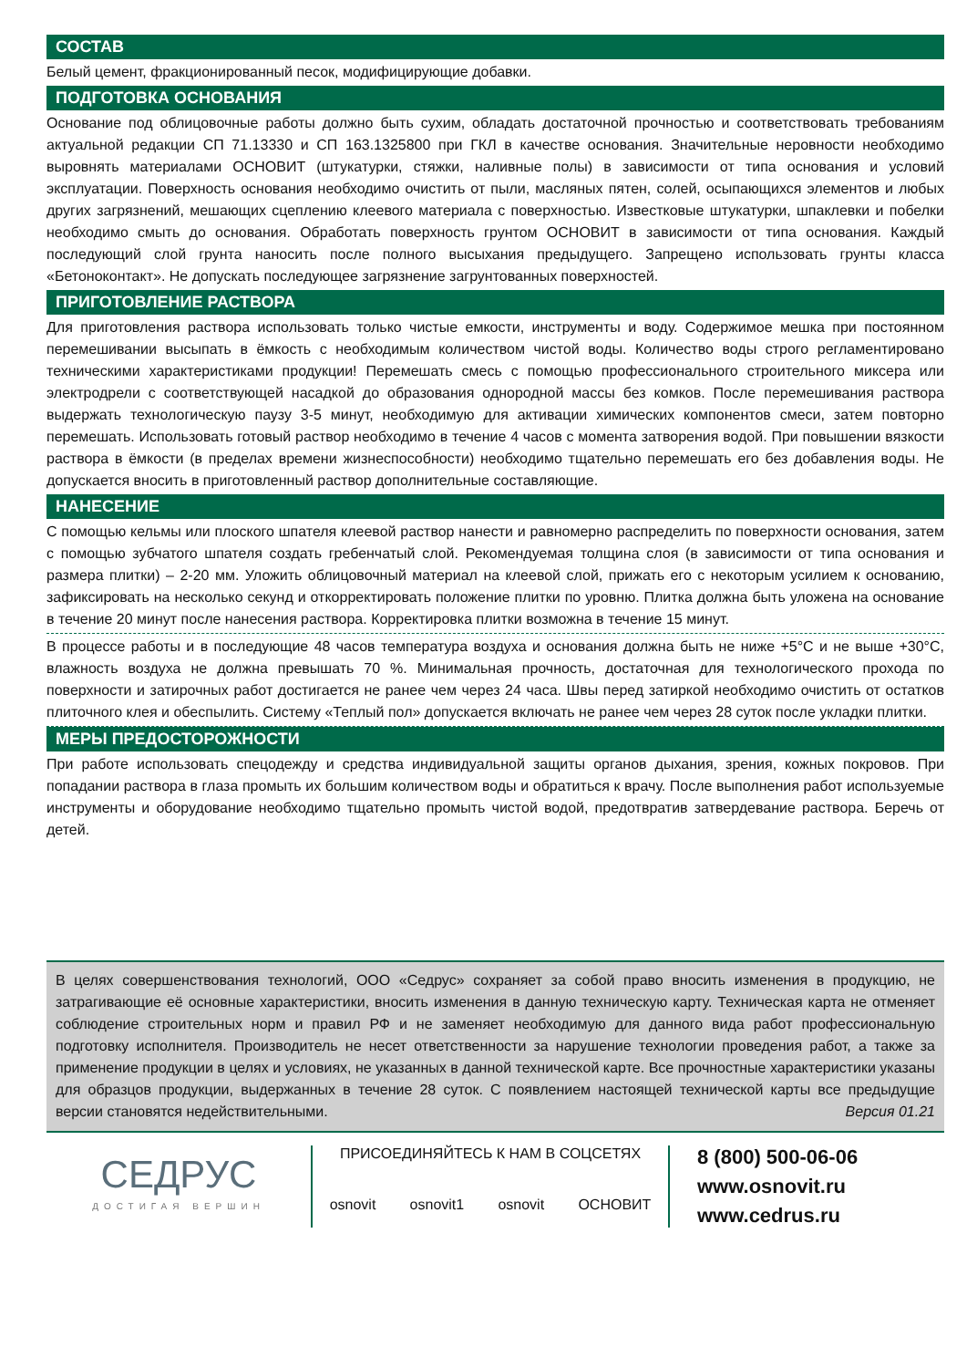СОСТАВ
Белый цемент, фракционированный песок, модифицирующие добавки.
ПОДГОТОВКА ОСНОВАНИЯ
Основание под облицовочные работы должно быть сухим, обладать достаточной прочностью и соответствовать требованиям актуальной редакции СП 71.13330 и СП 163.1325800 при ГКЛ в качестве основания. Значительные неровности необходимо выровнять материалами ОСНОВИТ (штукатурки, стяжки, наливные полы) в зависимости от типа основания и условий эксплуатации. Поверхность основания необходимо очистить от пыли, масляных пятен, солей, осыпающихся элементов и любых других загрязнений, мешающих сцеплению клеевого материала с поверхностью. Известковые штукатурки, шпаклевки и побелки необходимо смыть до основания. Обработать поверхность грунтом ОСНОВИТ в зависимости от типа основания. Каждый последующий слой грунта наносить после полного высыхания предыдущего. Запрещено использовать грунты класса «Бетоноконтакт». Не допускать последующее загрязнение загрунтованных поверхностей.
ПРИГОТОВЛЕНИЕ РАСТВОРА
Для приготовления раствора использовать только чистые емкости, инструменты и воду. Содержимое мешка при постоянном перемешивании высыпать в ёмкость с необходимым количеством чистой воды. Количество воды строго регламентировано техническими характеристиками продукции! Перемешать смесь с помощью профессионального строительного миксера или электродрели с соответствующей насадкой до образования однородной массы без комков. После перемешивания раствора выдержать технологическую паузу 3-5 минут, необходимую для активации химических компонентов смеси, затем повторно перемешать. Использовать готовый раствор необходимо в течение 4 часов с момента затворения водой. При повышении вязкости раствора в ёмкости (в пределах времени жизнеспособности) необходимо тщательно перемешать его без добавления воды. Не допускается вносить в приготовленный раствор дополнительные составляющие.
НАНЕСЕНИЕ
С помощью кельмы или плоского шпателя клеевой раствор нанести и равномерно распределить по поверхности основания, затем с помощью зубчатого шпателя создать гребенчатый слой. Рекомендуемая толщина слоя (в зависимости от типа основания и размера плитки) – 2-20 мм. Уложить облицовочный материал на клеевой слой, прижать его с некоторым усилием к основанию, зафиксировать на несколько секунд и откорректировать положение плитки по уровню. Плитка должна быть уложена на основание в течение 20 минут после нанесения раствора. Корректировка плитки возможна в течение 15 минут.
В процессе работы и в последующие 48 часов температура воздуха и основания должна быть не ниже +5°С и не выше +30°С, влажность воздуха не должна превышать 70 %. Минимальная прочность, достаточная для технологического прохода по поверхности и затирочных работ достигается не ранее чем через 24 часа. Швы перед затиркой необходимо очистить от остатков плиточного клея и обеспылить. Систему «Теплый пол» допускается включать не ранее чем через 28 суток после укладки плитки.
МЕРЫ ПРЕДОСТОРОЖНОСТИ
При работе использовать спецодежду и средства индивидуальной защиты органов дыхания, зрения, кожных покровов. При попадании раствора в глаза промыть их большим количеством воды и обратиться к врачу. После выполнения работ используемые инструменты и оборудование необходимо тщательно промыть чистой водой, предотвратив затвердевание раствора. Беречь от детей.
В целях совершенствования технологий, ООО «Седрус» сохраняет за собой право вносить изменения в продукцию, не затрагивающие её основные характеристики, вносить изменения в данную техническую карту. Техническая карта не отменяет соблюдение строительных норм и правил РФ и не заменяет необходимую для данного вида работ профессиональную подготовку исполнителя. Производитель не несет ответственности за нарушение технологии проведения работ, а также за применение продукции в целях и условиях, не указанных в данной технической карте. Все прочностные характеристики указаны для образцов продукции, выдержанных в течение 28 суток. С появлением настоящей технической карты все предыдущие версии становятся недействительными. Версия 01.21
СЕДРУС
ДОСТИГАЯ ВЕРШИН
ПРИСОЕДИНЯЙТЕСЬ К НАМ В СОЦСЕТЯХ
osnovit osnovit1 osnovit ОСНОВИТ
8 (800) 500-06-06
www.osnovit.ru
www.cedrus.ru